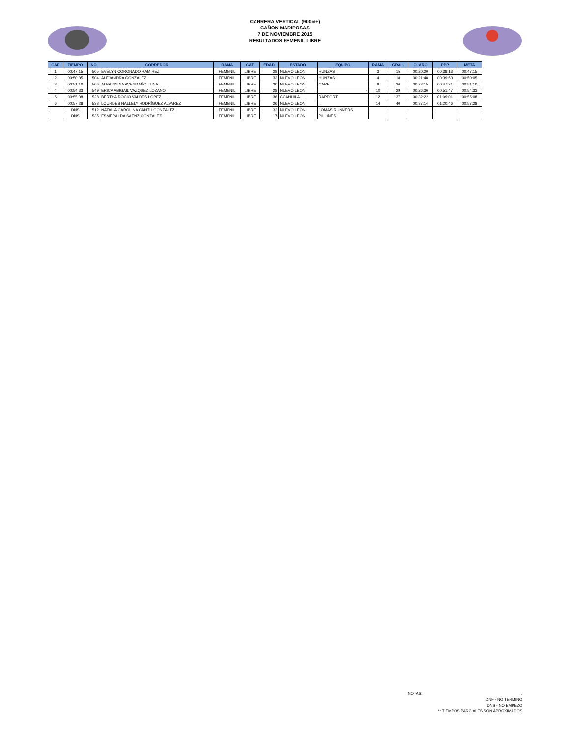CARRERA VERTICAL (900m+)
CAÑON MARIPOSAS
7 DE NOVIEMBRE 2015
RESULTADOS FEMENIL LIBRE
| CAT. | TIEMPO | NO | CORREDOR | RAMA | CAT. | EDAD | ESTADO | EQUIPO | RAMA | GRAL. | CLARO | PPP | META |
| --- | --- | --- | --- | --- | --- | --- | --- | --- | --- | --- | --- | --- | --- |
| 1 | 00:47:15 | 505 | EVELYN CORONADO RAMIREZ | FEMENIL | LIBRE | 28 | NUEVO LEON | HUNZAS | 3 | 15 | 00:20:20 | 00:38:13 | 00:47:15 |
| 2 | 00:50:05 | 504 | ALEJANDRA GONZALEZ | FEMENIL | LIBRE | 33 | NUEVO LEON | HUNZAS | 4 | 18 | 00:21:48 | 00:39:50 | 00:50:05 |
| 3 | 00:51:10 | 506 | ALBA NYDIA AVENDAÑO LUNA | FEMENIL | LIBRE | 30 | NUEVO LEON | CARE | 8 | 26 | 00:23:15 | 00:47:31 | 00:51:10 |
| 4 | 00:54:33 | 549 | ERICA ABIGAIL VAZQUEZ LOZANO | FEMENIL | LIBRE | 28 | NUEVO LEON | - | 10 | 29 | 00:26:36 | 00:51:47 | 00:54:33 |
| 5 | 00:55:08 | 528 | BERTHA ROCIO VALDES LOPEZ | FEMENIL | LIBRE | 36 | COAHUILA | RAPPORT | 12 | 37 | 00:32:22 | 01:09:01 | 00:55:08 |
| 6 | 00:57:28 | 533 | LOURDES NALLELY RODRÍGUEZ ALVAREZ | FEMENIL | LIBRE | 26 | NUEVO LEON | . | 14 | 40 | 00:37:14 | 01:20:46 | 00:57:28 |
| | DNS | 512 | NATALIA CAROLINA CANTÚ GONZÁLEZ | FEMENIL | LIBRE | 32 | NUEVO LEON | LOMAS RUNNERS | | | | | |
| | DNS | 535 | ESMERALDA SAENZ GONZALEZ | FEMENIL | LIBRE | 17 | NUEVO LEON | PILLINES | | | | | |
NOTAS:.
DNF - NO TERMINO
DNS - NO EMPEZO
** TIEMPOS PARCIALES SON APROXIMADOS